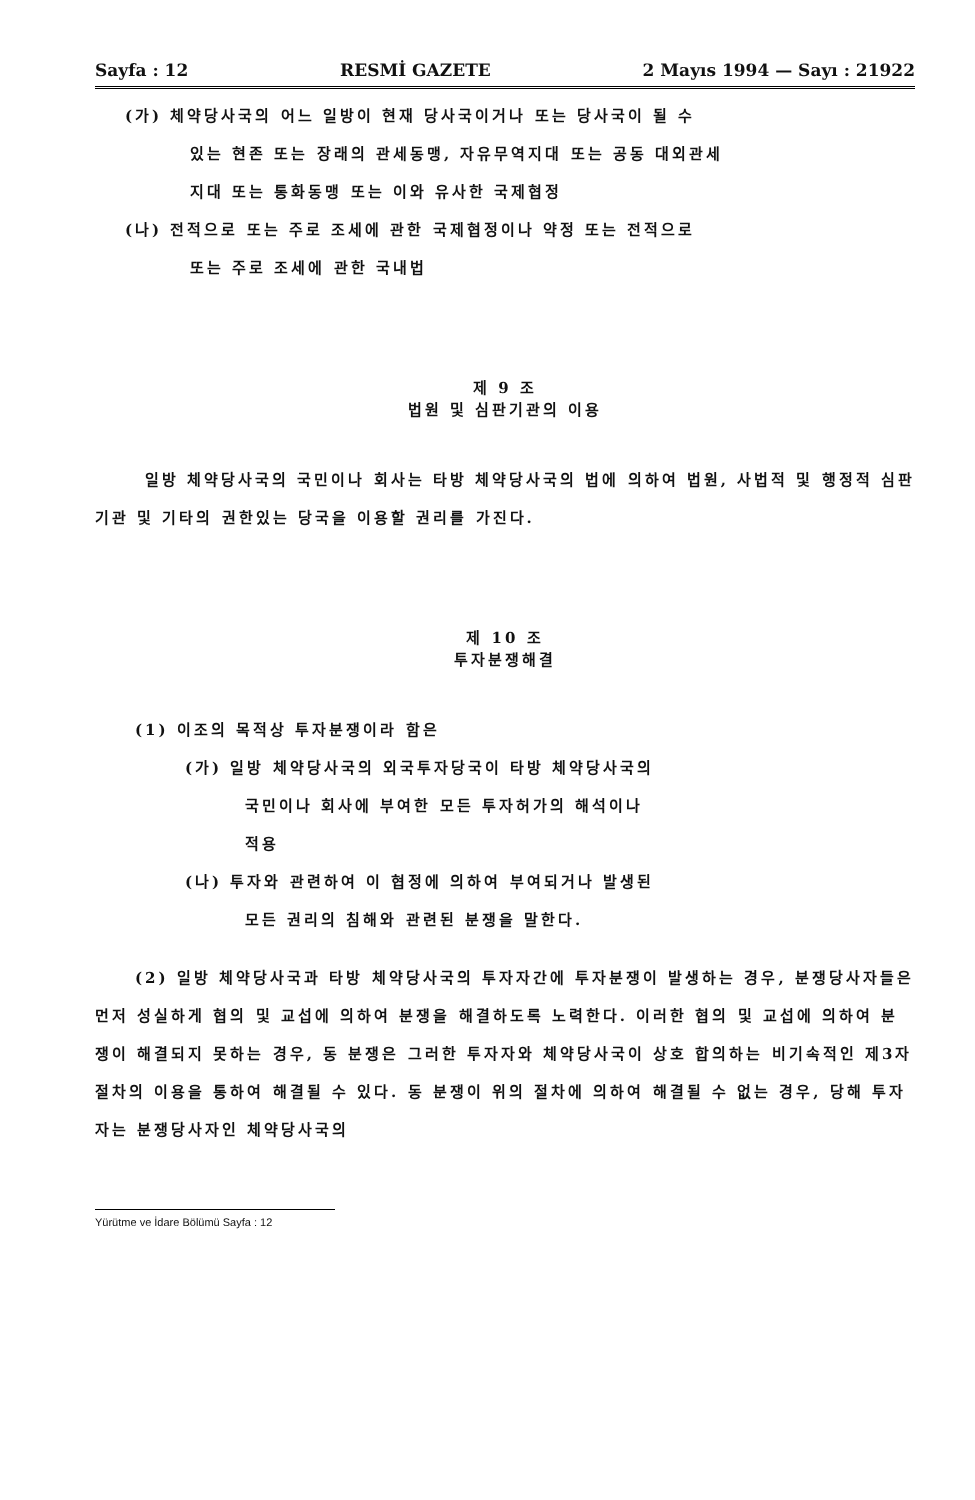Sayfa : 12 RESMİ GAZETE 2 Mayıs 1994 — Sayı : 21922
(가) 체약당사국의 어느 일방이 현재 당사국이거나 또는 당사국이 될 수
있는 현존 또는 장래의 관세동맹, 자유무역지대 또는 공동 대외관세
지대 또는 통화동맹 또는 이와 유사한 국제협정
(나) 전적으로 또는 주로 조세에 관한 국제협정이나 약정 또는 전적으로
또는 주로 조세에 관한 국내법
제 9 조
법원 및 심판기관의 이용
일방 체약당사국의 국민이나 회사는 타방 체약당사국의 법에 의하여 법원, 사법적 및 행정적 심판기관 및 기타의 권한있는 당국을 이용할 권리를 가진다.
제 10 조
투자분쟁해결
(1) 이조의 목적상 투자분쟁이라 함은
(가) 일방 체약당사국의 외국투자당국이 타방 체약당사국의
국민이나 회사에 부여한 모든 투자허가의 해석이나
적용
(나) 투자와 관련하여 이 협정에 의하여 부여되거나 발생된
모든 권리의 침해와 관련된 분쟁을 말한다.
(2) 일방 체약당사국과 타방 체약당사국의 투자자간에 투자분쟁이 발생하는 경우, 분쟁당사자들은 먼저 성실하게 협의 및 교섭에 의하여 분쟁을 해결하도록 노력한다. 이러한 협의 및 교섭에 의하여 분쟁이 해결되지 못하는 경우, 동 분쟁은 그러한 투자자와 체약당사국이 상호 합의하는 비기속적인 제3자절차의 이용을 통하여 해결될 수 있다. 동 분쟁이 위의 절차에 의하여 해결될 수 없는 경우, 당해 투자자는 분쟁당사자인 체약당사국의
Yürütme ve İdare Bölümü Sayfa : 12